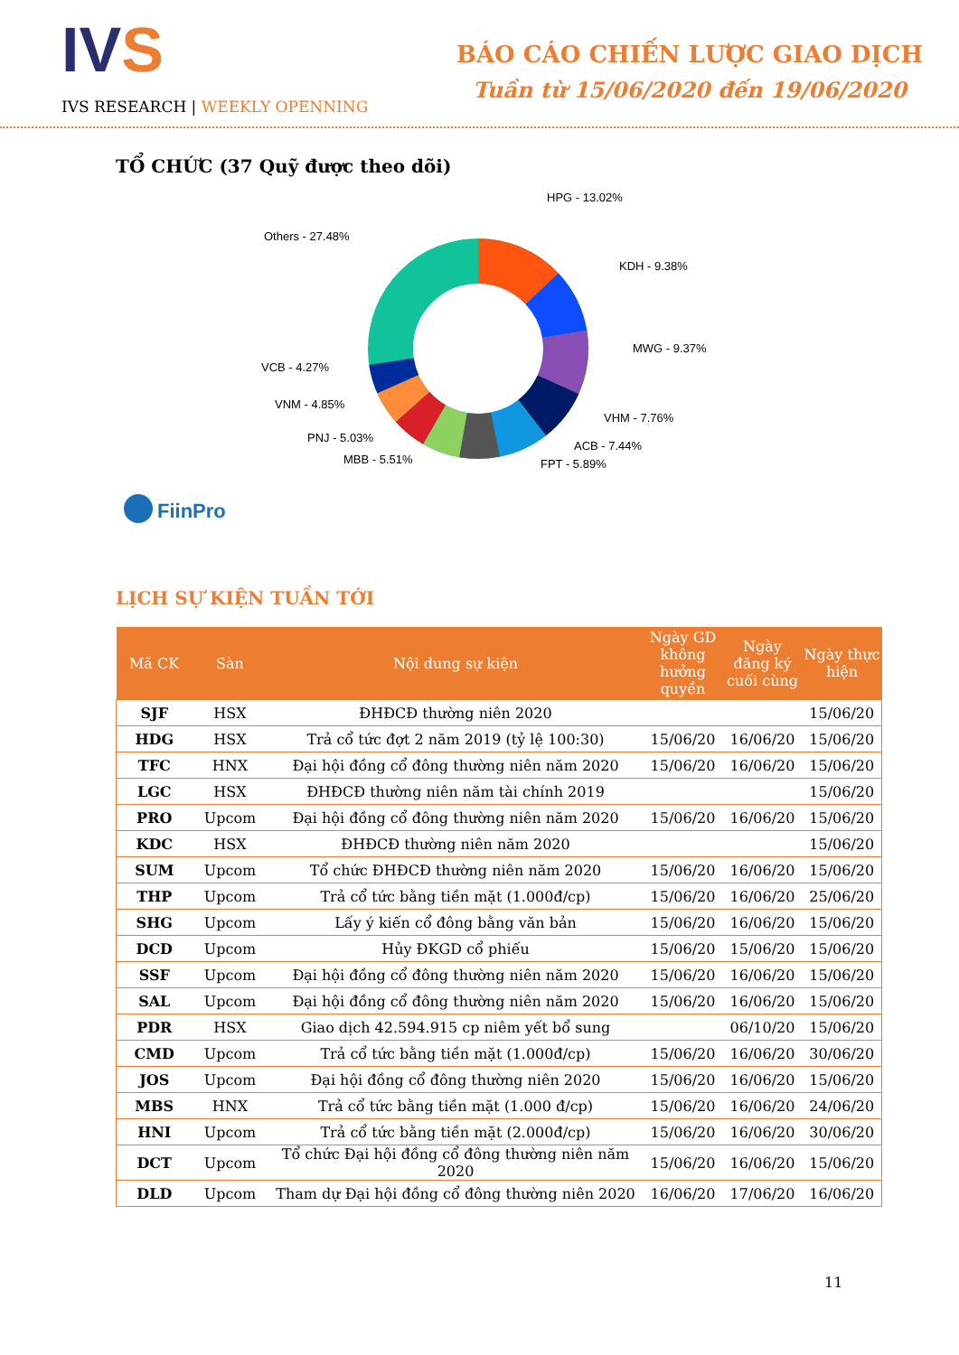IVS
IVS RESEARCH | WEEKLY OPENNING
BÁO CÁO CHIẾN LƯỢC GIAO DỊCH
Tuần từ 15/06/2020 đến 19/06/2020
TỔ CHỨC (37 Quỹ được theo dõi)
HPG - 13.02%
KDH - 9.38%
MWG - 9.37%
VHM - 7.76%
ACB - 7.44%
FPT - 5.89%
Others - 27.48%
VCB - 4.27%
VNM - 4.85%
PNJ - 5.03%
MBB - 5.51%
FiinPro
LỊCH SỰ KIỆN TUẦN TỚI
| Mã CK | Sàn | Nội dung sự kiện | Ngày GD không hưởng quyền | Ngày đăng ký cuối cùng | Ngày thực hiện |
| --- | --- | --- | --- | --- | --- |
| SJF | HSX | ĐHĐCĐ thường niên 2020 | | | 15/06/20 |
| HDG | HSX | Trả cổ tức đợt 2 năm 2019 (tỷ lệ 100:30) | 15/06/20 | 16/06/20 | 15/06/20 |
| TFC | HNX | Đại hội đồng cổ đông thường niên năm 2020 | 15/06/20 | 16/06/20 | 15/06/20 |
| LGC | HSX | ĐHĐCĐ thường niên năm tài chính 2019 | | | 15/06/20 |
| PRO | Upcom | Đại hội đồng cổ đông thường niên năm 2020 | 15/06/20 | 16/06/20 | 15/06/20 |
| KDC | HSX | ĐHĐCĐ thường niên năm 2020 | | | 15/06/20 |
| SUM | Upcom | Tổ chức ĐHĐCĐ thường niên năm 2020 | 15/06/20 | 16/06/20 | 15/06/20 |
| THP | Upcom | Trả cổ tức bằng tiền mặt (1.000đ/cp) | 15/06/20 | 16/06/20 | 25/06/20 |
| SHG | Upcom | Lấy ý kiến cổ đông bằng văn bản | 15/06/20 | 16/06/20 | 15/06/20 |
| DCD | Upcom | Hủy ĐKGD cổ phiếu | 15/06/20 | 15/06/20 | 15/06/20 |
| SSF | Upcom | Đại hội đồng cổ đông thường niên năm 2020 | 15/06/20 | 16/06/20 | 15/06/20 |
| SAL | Upcom | Đại hội đồng cổ đông thường niên năm 2020 | 15/06/20 | 16/06/20 | 15/06/20 |
| PDR | HSX | Giao dịch 42.594.915 cp niêm yết bổ sung | | 06/10/20 | 15/06/20 |
| CMD | Upcom | Trả cổ tức bằng tiền mặt (1.000đ/cp) | 15/06/20 | 16/06/20 | 30/06/20 |
| JOS | Upcom | Đại hội đồng cổ đông thường niên 2020 | 15/06/20 | 16/06/20 | 15/06/20 |
| MBS | HNX | Trả cổ tức bằng tiền mặt (1.000 đ/cp) | 15/06/20 | 16/06/20 | 24/06/20 |
| HNI | Upcom | Trả cổ tức bằng tiền mặt (2.000đ/cp) | 15/06/20 | 16/06/20 | 30/06/20 |
| DCT | Upcom | Tổ chức Đại hội đồng cổ đông thường niên năm 2020 | 15/06/20 | 16/06/20 | 15/06/20 |
| DLD | Upcom | Tham dự Đại hội đồng cổ đông thường niên 2020 | 16/06/20 | 17/06/20 | 16/06/20 |
11